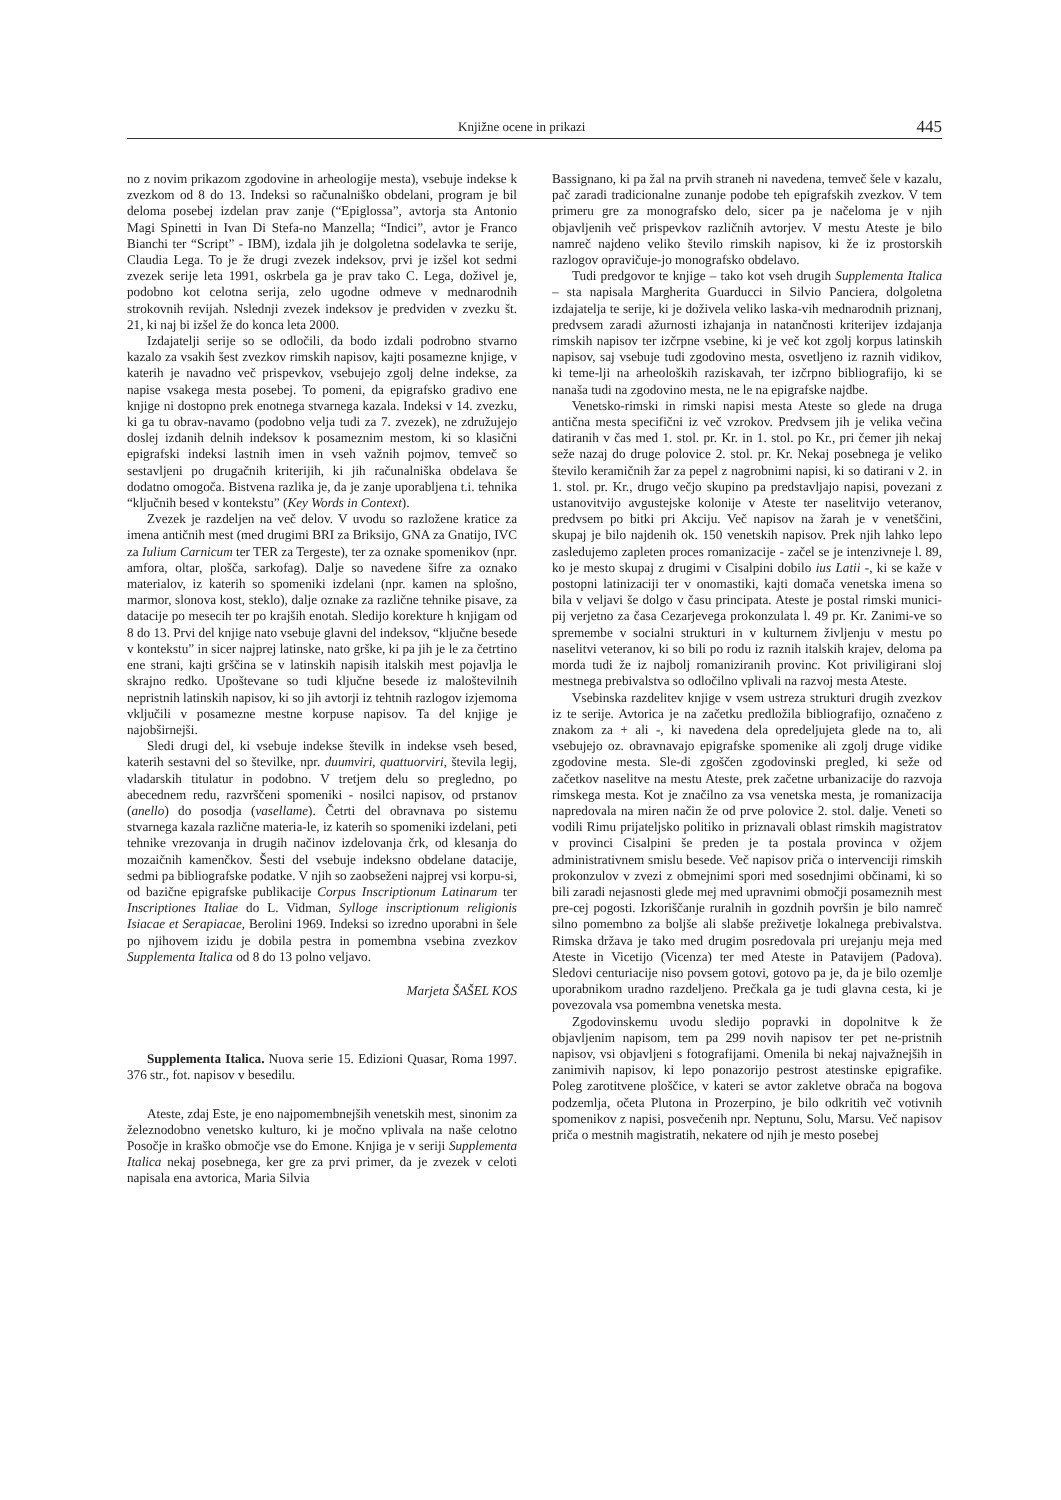Knjižne ocene in prikazi 445
no z novim prikazom zgodovine in arheologije mesta), vsebuje indekse k zvezkom od 8 do 13. Indeksi so računalniško obdelani, program je bil deloma posebej izdelan prav zanje (“Epiglossa”, avtorja sta Antonio Magi Spinetti in Ivan Di Stefa-no Manzella; “Indici”, avtor je Franco Bianchi ter “Script” - IBM), izdala jih je dolgoletna sodelavka te serije, Claudia Lega. To je že drugi zvezek indeksov, prvi je izšel kot sedmi zvezek serije leta 1991, oskrbela ga je prav tako C. Lega, doživel je, podobno kot celotna serija, zelo ugodne odmeve v mednarodnih strokovnih revijah. Nslednji zvezek indeksov je predviden v zvezku št. 21, ki naj bi izšel že do konca leta 2000.
Izdajatelji serije so se odločili, da bodo izdali podrobno stvarno kazalo za vsakih šest zvezkov rimskih napisov, kajti posamezne knjige, v katerih je navadno več prispevkov, vsebujejo zgolj delne indekse, za napise vsakega mesta posebej. To pomeni, da epigrafsko gradivo ene knjige ni dostopno prek enotnega stvarnega kazala. Indeksi v 14. zvezku, ki ga tu obrav-navamo (podobno velja tudi za 7. zvezek), ne združujejo doslej izdanih delnih indeksov k posameznim mestom, ki so klasični epigrafski indeksi lastnih imen in vseh važnih pojmov, temveč so sestavljeni po drugačnih kriterijih, ki jih računalniška obdelava še dodatno omogoča. Bistvena razlika je, da je zanje uporabljena t.i. tehnika “ključnih besed v kontekstu” (Key Words in Context).
Zvezek je razdeljen na več delov. V uvodu so razložene kratice za imena antičnih mest (med drugimi BRI za Briksijo, GNA za Gnatijo, IVC za Iulium Carnicum ter TER za Tergeste), ter za oznake spomenikov (npr. amfora, oltar, plošča, sarkofag). Dalje so navedene šifre za oznako materialov, iz katerih so spomeniki izdelani (npr. kamen na splošno, marmor, slonova kost, steklo), dalje oznake za različne tehnike pisave, za datacije po mesecih ter po krajših enotah. Sledijo korekture h knjigam od 8 do 13. Prvi del knjige nato vsebuje glavni del indeksov, “ključne besede v kontekstu” in sicer najprej latinske, nato grške, ki pa jih je le za četrtino ene strani, kajti grščina se v latinskih napisih italskih mest pojavlja le skrajno redko. Upoštevane so tudi ključne besede iz maloštevilnih nepristnih latinskih napisov, ki so jih avtorji iz tehtnih razlogov izjemoma vključili v posamezne mestne korpuse napisov. Ta del knjige je najobširnejši.
Sledi drugi del, ki vsebuje indekse številk in indekse vseh besed, katerih sestavni del so številke, npr. duumviri, quattuorviri, števila legij, vladarskih titulatur in podobno. V tretjem delu so pregledno, po abecednem redu, razvrščeni spomeniki - nosilci napisov, od prstanov (anello) do posodja (vasellame). Četrti del obravnava po sistemu stvarnega kazala različne materia-le, iz katerih so spomeniki izdelani, peti tehnike vrezovanja in drugih načinov izdelovanja črk, od klesanja do mozaičnih kamenčkov. Šesti del vsebuje indeksno obdelane datacije, sedmi pa bibliografske podatke. V njih so zaobseženi najprej vsi korpu-si, od bazične epigrafske publikacije Corpus Inscriptionum Latinarum ter Inscriptiones Italiae do L. Vidman, Sylloge inscriptionum religionis Isiacae et Serapiacae, Berolini 1969. Indeksi so izredno uporabni in šele po njihovem izidu je dobila pestra in pomembna vsebina zvezkov Supplementa Italica od 8 do 13 polno veljavo.
Marjeta ŠAŠEL KOS
Supplementa Italica. Nuova serie 15. Edizioni Quasar, Roma 1997. 376 str., fot. napisov v besedilu.
Ateste, zdaj Este, je eno najpomembnejših venetskih mest, sinonim za železnodobno venetsko kulturo, ki je močno vplivala na naše celotno Posočje in kraško območje vse do Emone. Knjiga je v seriji Supplementa Italica nekaj posebnega, ker gre za prvi primer, da je zvezek v celoti napisala ena avtorica, Maria Silvia
Bassignano, ki pa žal na prvih straneh ni navedena, temveč šele v kazalu, pač zaradi tradicionalne zunanje podobe teh epigrafskih zvezkov. V tem primeru gre za monografsko delo, sicer pa je načeloma je v njih objavljenih več prispevkov različnih avtorjev. V mestu Ateste je bilo namreč najdeno veliko število rimskih napisov, ki že iz prostorskih razlogov opravičuje-jo monografsko obdelavo.
Tudi predgovor te knjige – tako kot vseh drugih Supplementa Italica – sta napisala Margherita Guarducci in Silvio Panciera, dolgoletna izdajatelja te serije, ki je doživela veliko laska-vih mednarodnih priznanj, predvsem zaradi ažurnosti izhajanja in natančnosti kriterijev izdajanja rimskih napisov ter izčrpne vsebine, ki je več kot zgolj korpus latinskih napisov, saj vsebuje tudi zgodovino mesta, osvetljeno iz raznih vidikov, ki teme-lji na arheoloških raziskavah, ter izčrpno bibliografijo, ki se nanaša tudi na zgodovino mesta, ne le na epigrafske najdbe.
Venetsko-rimski in rimski napisi mesta Ateste so glede na druga antična mesta specifični iz več vzrokov. Predvsem jih je velika večina datiranih v čas med 1. stol. pr. Kr. in 1. stol. po Kr., pri čemer jih nekaj seže nazaj do druge polovice 2. stol. pr. Kr. Nekaj posebnega je veliko število keramičnih žar za pepel z nagrobnimi napisi, ki so datirani v 2. in 1. stol. pr. Kr., drugo večjo skupino pa predstavljajo napisi, povezani z ustanovitvijo avgustejske kolonije v Ateste ter naselitvijo veteranov, predvsem po bitki pri Akciju. Več napisov na žarah je v venetščini, skupaj je bilo najdenih ok. 150 venetskih napisov. Prek njih lahko lepo zasledujemo zapleten proces romanizacije - začel se je intenzivneje l. 89, ko je mesto skupaj z drugimi v Cisalpini dobilo ius Latii -, ki se kaže v postopni latinizaciji ter v onomastiki, kajti domača venetska imena so bila v veljavi še dolgo v času principata. Ateste je postal rimski munici-pij verjetno za časa Cezarjevega prokonzulata l. 49 pr. Kr. Zanimi-ve so spremembe v socialni strukturi in v kulturnem življenju v mestu po naselitvi veteranov, ki so bili po rodu iz raznih italskih krajev, deloma pa morda tudi že iz najbolj romaniziranih provinc. Kot priviligirani sloj mestnega prebivalstva so odločilno vplivali na razvoj mesta Ateste.
Vsebinska razdelitev knjige v vsem ustreza strukturi drugih zvezkov iz te serije. Avtorica je na začetku predložila bibliografijo, označeno z znakom za + ali -, ki navedena dela opredeljujeta glede na to, ali vsebujejo oz. obravnavajo epigrafske spomenike ali zgolj druge vidike zgodovine mesta. Sle-di zgoščen zgodovinski pregled, ki seže od začetkov naselitve na mestu Ateste, prek začetne urbanizacije do razvoja rimskega mesta. Kot je značilno za vsa venetska mesta, je romanizacija napredovala na miren način že od prve polovice 2. stol. dalje. Veneti so vodili Rimu prijateljsko politiko in priznavali oblast rimskih magistratov v provinci Cisalpini še preden je ta postala provinca v ožjem administrativnem smislu besede. Več napisov priča o intervenciji rimskih prokonzulov v zvezi z obmejnimi spori med sosednjimi občinami, ki so bili zaradi nejasnosti glede mej med upravnimi območji posameznih mest pre-cej pogosti. Izkoriščanje ruralnih in gozdnih površin je bilo namreč silno pomembno za boljše ali slabše preživetje lokalnega prebivalstva. Rimska država je tako med drugim posredovala pri urejanju meja med Ateste in Vicetijo (Vicenza) ter med Ateste in Patavijem (Padova). Sledovi centuriacije niso povsem gotovi, gotovo pa je, da je bilo ozemlje uporabnikom uradno razdeljeno. Prečkala ga je tudi glavna cesta, ki je povezovala vsa pomembna venetska mesta.
Zgodovinskemu uvodu sledijo popravki in dopolnitve k že objavljenim napisom, tem pa 299 novih napisov ter pet ne-pristnih napisov, vsi objavljeni s fotografijami. Omenila bi nekaj najvažnejših in zanimivih napisov, ki lepo ponazorijo pestrost atestinske epigrafike. Poleg zarotitvene ploščice, v kateri se avtor zakletve obrača na bogova podzemlja, očeta Plutona in Prozerpino, je bilo odkritih več votivnih spomenikov z napisi, posvečenih npr. Neptunu, Solu, Marsu. Več napisov priča o mestnih magistratih, nekatere od njih je mesto posebej